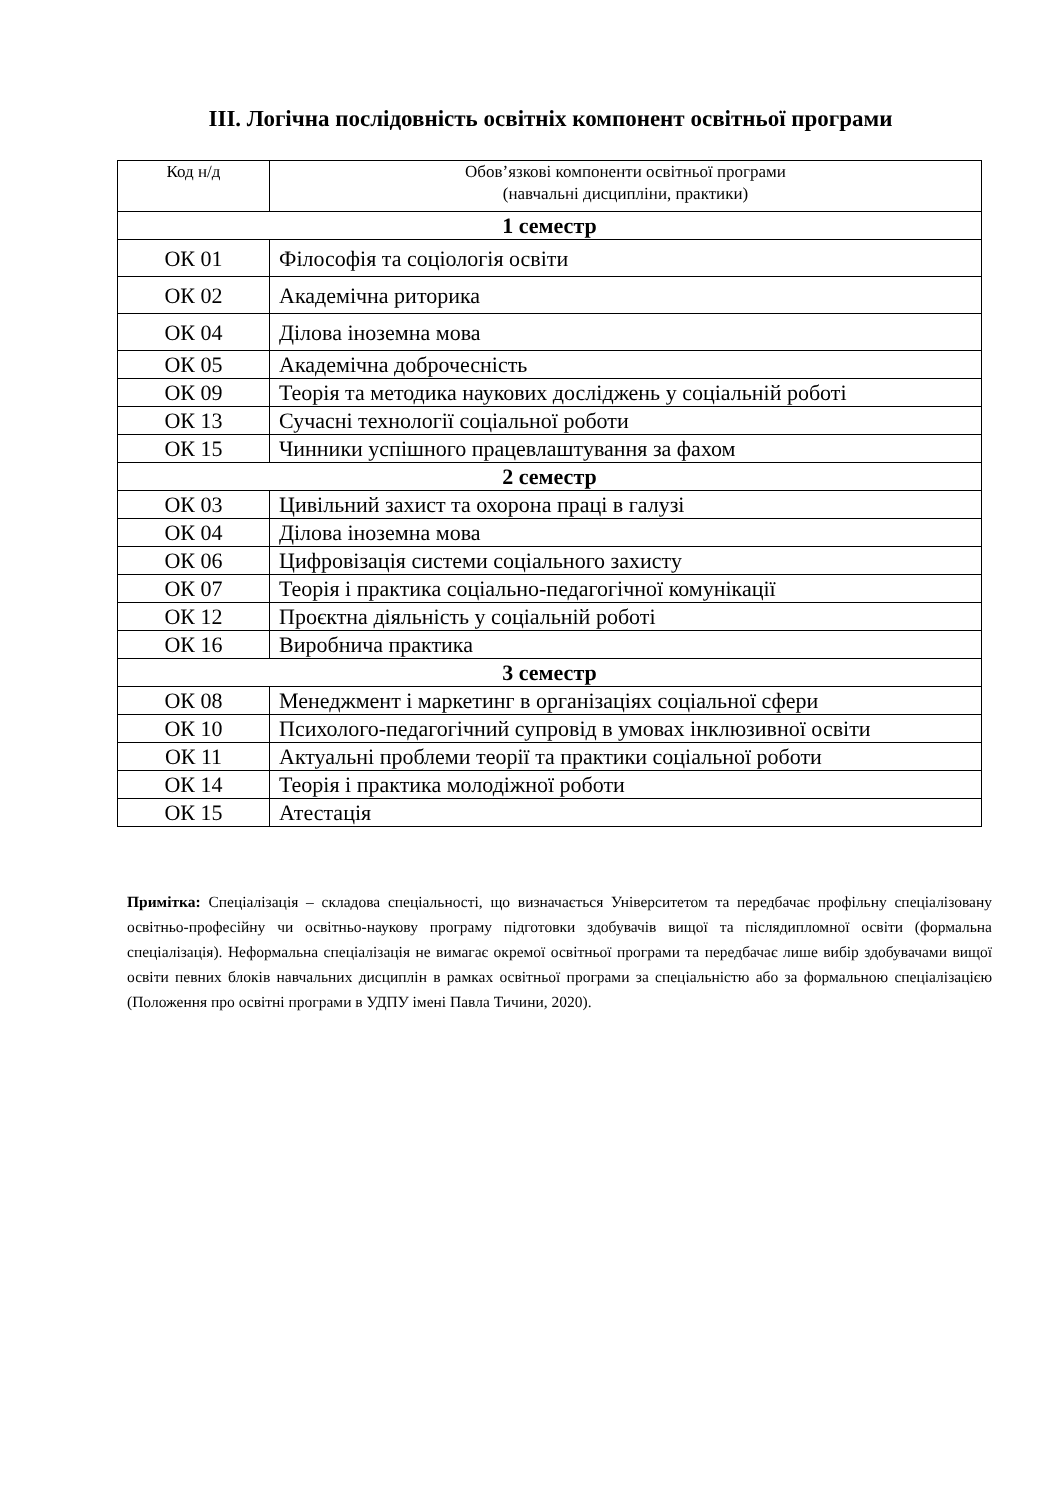ІІІ. Логічна послідовність освітніх компонент освітньої програми
| Код н/д | Обов’язкові компоненти освітньої програми (навчальні дисципліни, практики) |
| --- | --- |
| 1 семестр | |
| ОК 01 | Філософія та соціологія освіти |
| ОК 02 | Академічна риторика |
| ОК 04 | Ділова іноземна мова |
| ОК 05 | Академічна доброчесність |
| ОК 09 | Теорія та методика наукових досліджень у соціальній роботі |
| ОК 13 | Сучасні технології соціальної роботи |
| ОК 15 | Чинники успішного працевлаштування за фахом |
| 2 семестр | |
| ОК 03 | Цивільний захист та охорона праці в галузі |
| ОК 04 | Ділова іноземна мова |
| ОК 06 | Цифровізація системи соціального захисту |
| ОК 07 | Теорія і практика соціально-педагогічної комунікації |
| ОК 12 | Проєктна діяльність у соціальній роботі |
| ОК 16 | Виробнича практика |
| 3 семестр | |
| ОК 08 | Менеджмент і маркетинг в організаціях соціальної сфери |
| ОК 10 | Психолого-педагогічний супровід в умовах інклюзивної освіти |
| ОК 11 | Актуальні проблеми теорії та практики соціальної роботи |
| ОК 14 | Теорія і практика молодіжної роботи |
| ОК 15 | Атестація |
Примітка: Спеціалізація – складова спеціальності, що визначається Університетом та передбачає профільну спеціалізовану освітньо-професійну чи освітньо-наукову програму підготовки здобувачів вищої та післядипломної освіти (формальна спеціалізація). Неформальна спеціалізація не вимагає окремої освітньої програми та передбачає лише вибір здобувачами вищої освіти певних блоків навчальних дисциплін в рамках освітньої програми за спеціальністю або за формальною спеціалізацією (Положення про освітні програми в УДПУ імені Павла Тичини, 2020).